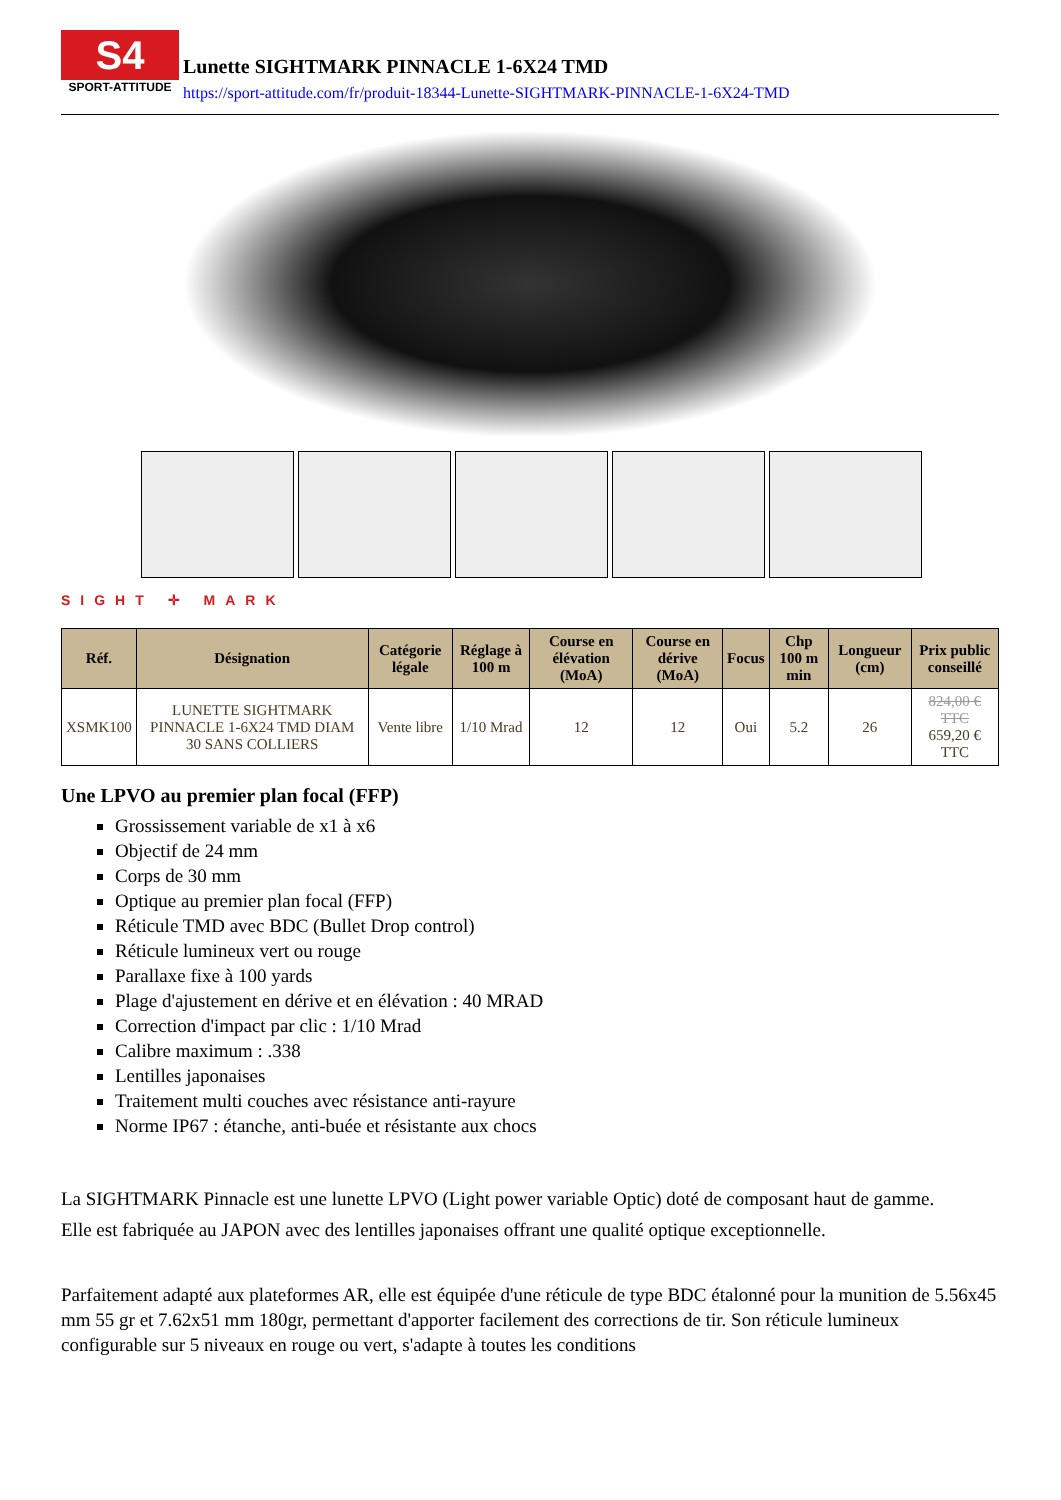S4
SPORT-ATTITUDE
Lunette SIGHTMARK PINNACLE 1-6X24 TMD
https://sport-attitude.com/fr/produit-18344-Lunette-SIGHTMARK-PINNACLE-1-6X24-TMD
SIGHT ✛ MARK
| Réf. | Désignation | Catégorie légale | Réglage à 100 m | Course en élévation (MoA) | Course en dérive (MoA) | Focus | Chp 100 m min | Longueur (cm) | Prix public conseillé |
| --- | --- | --- | --- | --- | --- | --- | --- | --- | --- |
| XSMK100 | LUNETTE SIGHTMARK PINNACLE 1-6X24 TMD DIAM 30 SANS COLLIERS | Vente libre | 1/10 Mrad | 12 | 12 | Oui | 5.2 | 26 | 824,00 € TTC 659,20 € TTC |
Une LPVO au premier plan focal (FFP)
Grossissement variable de x1 à x6
Objectif de 24 mm
Corps de 30 mm
Optique au premier plan focal (FFP)
Réticule TMD avec BDC (Bullet Drop control)
Réticule lumineux vert ou rouge
Parallaxe fixe à 100 yards
Plage d'ajustement en dérive et en élévation : 40 MRAD
Correction d'impact par clic : 1/10 Mrad
Calibre maximum : .338
Lentilles japonaises
Traitement multi couches avec résistance anti-rayure
Norme IP67 : étanche, anti-buée et résistante aux chocs
La SIGHTMARK Pinnacle est une lunette LPVO (Light power variable Optic) doté de composant haut de gamme.
Elle est fabriquée au JAPON avec des lentilles japonaises offrant une qualité optique exceptionnelle.
Parfaitement adapté aux plateformes AR, elle est équipée d'une réticule de type BDC étalonné pour la munition de 5.56x45 mm 55 gr et 7.62x51 mm 180gr, permettant d'apporter facilement des corrections de tir. Son réticule lumineux configurable sur 5 niveaux en rouge ou vert, s'adapte à toutes les conditions